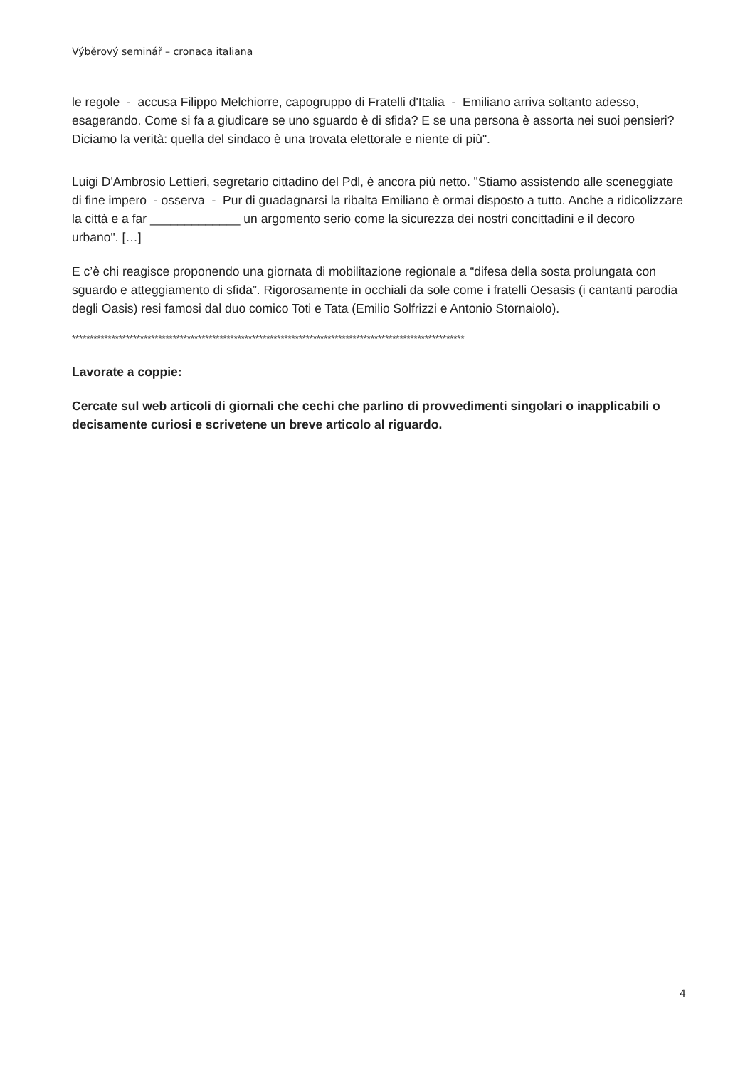Výběrový seminář – cronaca italiana
le regole - accusa Filippo Melchiorre, capogruppo di Fratelli d'Italia - Emiliano arriva soltanto adesso, esagerando. Come si fa a giudicare se uno sguardo è di sfida? E se una persona è assorta nei suoi pensieri? Diciamo la verità: quella del sindaco è una trovata elettorale e niente di più".
Luigi D'Ambrosio Lettieri, segretario cittadino del Pdl, è ancora più netto. "Stiamo assistendo alle sceneggiate di fine impero - osserva - Pur di guadagnarsi la ribalta Emiliano è ormai disposto a tutto. Anche a ridicolizzare la città e a far _____________ un argomento serio come la sicurezza dei nostri concittadini e il decoro urbano". […]
E c’è chi reagisce proponendo una giornata di mobilitazione regionale a “difesa della sosta prolungata con sguardo e atteggiamento di sfida”. Rigorosamente in occhiali da sole come i fratelli Oesasis (i cantanti parodia degli Oasis) resi famosi dal duo comico Toti e Tata (Emilio Solfrizzi e Antonio Stornaiolo).
*************************************************************************************************************
Lavorate a coppie:
Cercate sul web articoli di giornali che cechi che parlino di provvedimenti singolari o inapplicabili o decisamente curiosi e scrivetene un breve articolo al riguardo.
4